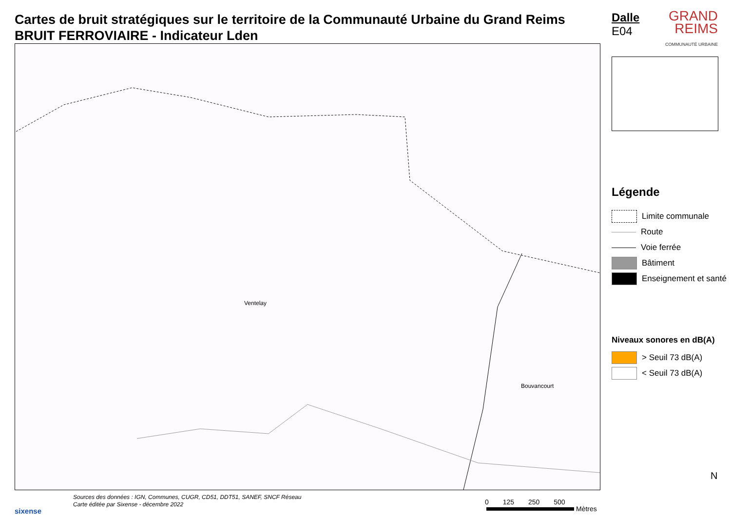Cartes de bruit stratégiques sur le territoire de la Communauté Urbaine du Grand Reims
BRUIT FERROVIAIRE - Indicateur Lden
Ventelay
Bouvancourt
Dalle
E04
GRAND
REIMS
COMMUNAUTÉ URBAINE
Légende
Limite communale
Route
Voie ferrée
Bâtiment
Enseignement et santé
Niveaux sonores en dB(A)
> Seuil 73 dB(A)
< Seuil 73 dB(A)
N
sixense
Sources des données : IGN, Communes, CUGR, CD51, DDT51, SANEF, SNCF Réseau
Carte éditée par Sixense - décembre 2022
0 125 250 500
Mètres